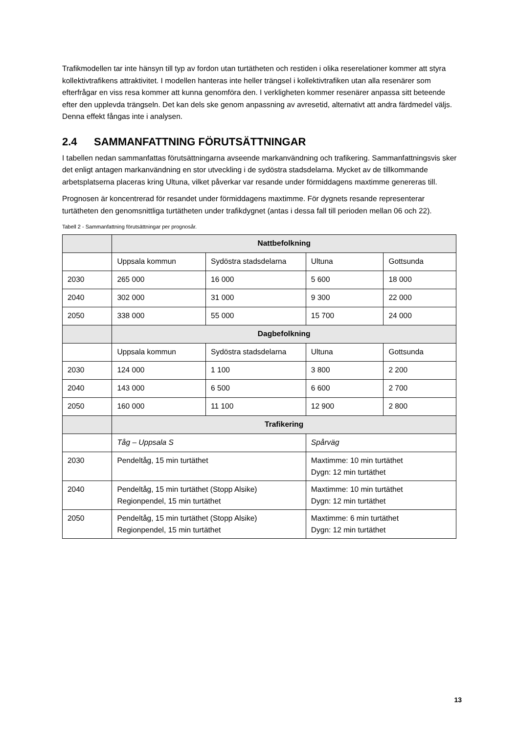Trafikmodellen tar inte hänsyn till typ av fordon utan turtätheten och restiden i olika reserelationer kommer att styra kollektivtrafikens attraktivitet. I modellen hanteras inte heller trängsel i kollektivtrafiken utan alla resenärer som efterfrågar en viss resa kommer att kunna genomföra den. I verkligheten kommer resenärer anpassa sitt beteende efter den upplevda trängseln. Det kan dels ske genom anpassning av avresetid, alternativt att andra färdmedel väljs. Denna effekt fångas inte i analysen.
2.4 SAMMANFATTNING FÖRUTSÄTTNINGAR
I tabellen nedan sammanfattas förutsättningarna avseende markanvändning och trafikering. Sammanfattningsvis sker det enligt antagen markanvändning en stor utveckling i de sydöstra stadsdelarna. Mycket av de tillkommande arbetsplatserna placeras kring Ultuna, vilket påverkar var resande under förmiddagens maxtimme genereras till.
Prognosen är koncentrerad för resandet under förmiddagens maxtimme. För dygnets resande representerar turtätheten den genomsnittliga turtätheten under trafikdygnet (antas i dessa fall till perioden mellan 06 och 22).
Tabell 2 - Sammanfattning förutsättningar per prognosår.
| | Nattbefolkning | | | |
| | Uppsala kommun | Sydöstra stadsdelarna | Ultuna | Gottsunda |
| 2030 | 265 000 | 16 000 | 5 600 | 18 000 |
| 2040 | 302 000 | 31 000 | 9 300 | 22 000 |
| 2050 | 338 000 | 55 000 | 15 700 | 24 000 |
| | Dagbefolkning | | | |
| | Uppsala kommun | Sydöstra stadsdelarna | Ultuna | Gottsunda |
| 2030 | 124 000 | 1 100 | 3 800 | 2 200 |
| 2040 | 143 000 | 6 500 | 6 600 | 2 700 |
| 2050 | 160 000 | 11 100 | 12 900 | 2 800 |
| | Trafikering | | | |
| | Tåg – Uppsala S | | Spårväg | |
| 2030 | Pendeltåg, 15 min turtäthet | | Maxtimme: 10 min turtäthet Dygn: 12 min turtäthet | |
| 2040 | Pendeltåg, 15 min turtäthet (Stopp Alsike) Regionpendel, 15 min turtäthet | | Maxtimme: 10 min turtäthet Dygn: 12 min turtäthet | |
| 2050 | Pendeltåg, 15 min turtäthet (Stopp Alsike) Regionpendel, 15 min turtäthet | | Maxtimme: 6 min turtäthet Dygn: 12 min turtäthet | |
13